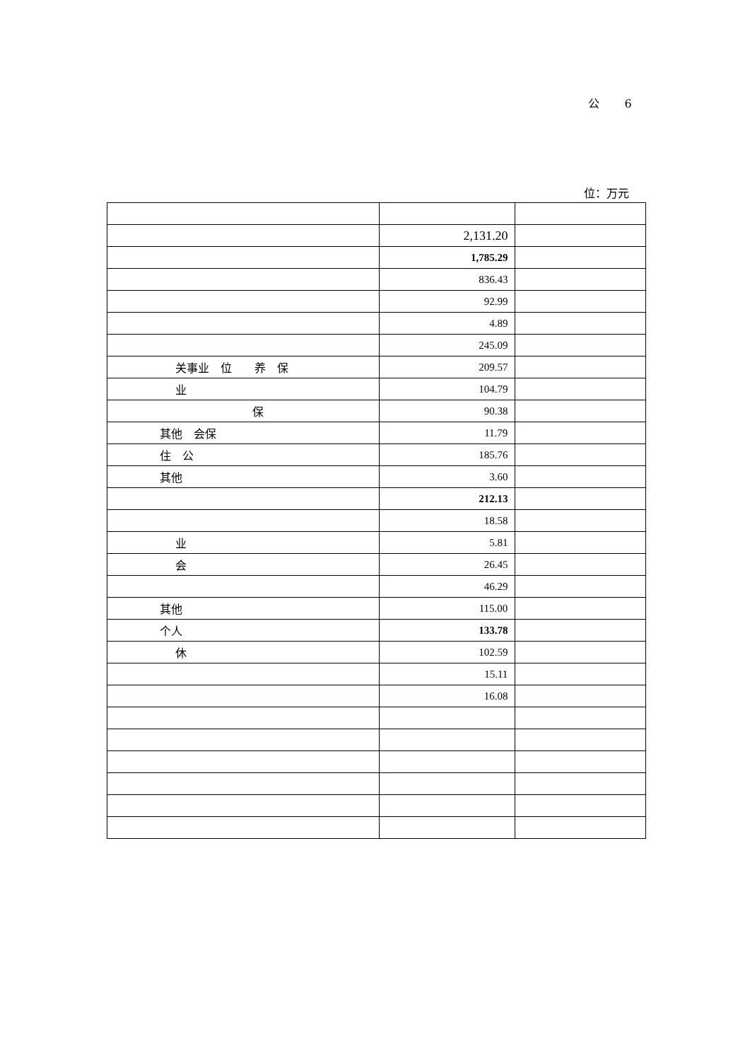公 6
位：万元
| | 2,131.20 | |
| | 1,785.29 | |
| | 836.43 | |
| | 92.99 | |
| | 4.89 | |
| | 245.09 | |
| 关事业 位 养 保 | 209.57 | |
| 业 | 104.79 | |
| 保 | 90.38 | |
| 其他 会保 | 11.79 | |
| 住 公 | 185.76 | |
| 其他 | 3.60 | |
| | 212.13 | |
| | 18.58 | |
| 业 | 5.81 | |
| 会 | 26.45 | |
| | 46.29 | |
| 其他 | 115.00 | |
| 个人 | 133.78 | |
| 休 | 102.59 | |
| | 15.11 | |
| | 16.08 | |